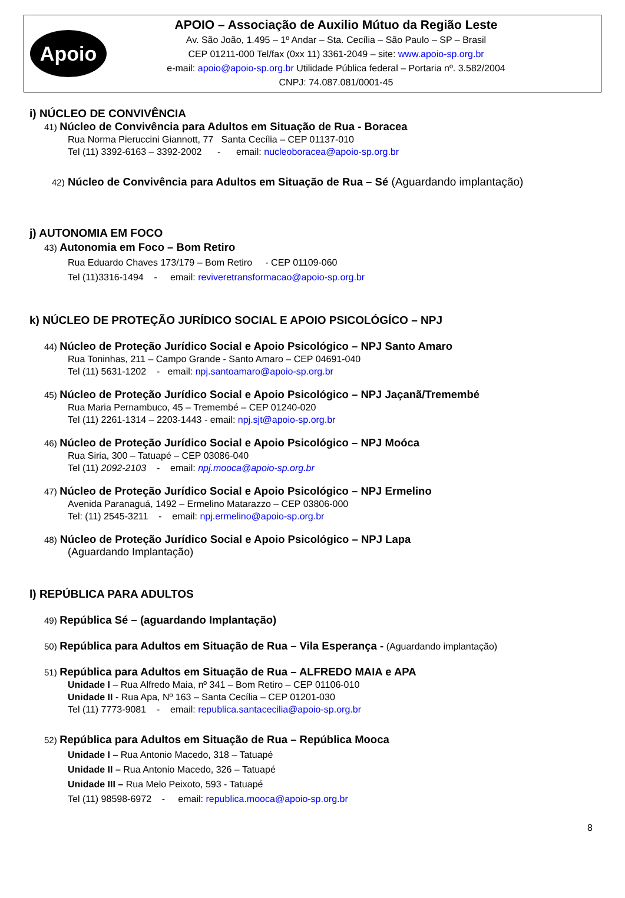Apoio
APOIO – Associação de Auxilio Mútuo da Região Leste
Av. São João, 1.495 – 1º Andar – Sta. Cecília – São Paulo – SP – Brasil
CEP 01211-000 Tel/fax (0xx 11) 3361-2049 – site: www.apoio-sp.org.br
e-mail: apoio@apoio-sp.org.br Utilidade Pública federal – Portaria nº. 3.582/2004
CNPJ: 74.087.081/0001-45
i) NÚCLEO DE CONVIVÊNCIA
41) Núcleo de Convivência para Adultos em Situação de Rua - Boracea
Rua Norma Pieruccini Giannott, 77 Santa Cecília – CEP 01137-010
Tel (11) 3392-6163 – 3392-2002 - email: nucleoboracea@apoio-sp.org.br
42) Núcleo de Convivência para Adultos em Situação de Rua – Sé (Aguardando implantação)
j) AUTONOMIA EM FOCO
43) Autonomia em Foco – Bom Retiro
Rua Eduardo Chaves 173/179 – Bom Retiro - CEP 01109-060
Tel (11)3316-1494 - email: reviveretransformacao@apoio-sp.org.br
k) NÚCLEO DE PROTEÇÃO JURÍDICO SOCIAL E APOIO PSICOLÓGÍCO – NPJ
44) Núcleo de Proteção Jurídico Social e Apoio Psicológico – NPJ Santo Amaro
Rua Toninhas, 211 – Campo Grande - Santo Amaro – CEP 04691-040
Tel (11) 5631-1202 - email: npj.santoamaro@apoio-sp.org.br
45) Núcleo de Proteção Jurídico Social e Apoio Psicológico – NPJ Jaçanã/Tremembé
Rua Maria Pernambuco, 45 – Tremembé – CEP 01240-020
Tel (11) 2261-1314 – 2203-1443 - email: npj.sjt@apoio-sp.org.br
46) Núcleo de Proteção Jurídico Social e Apoio Psicológico – NPJ Moóca
Rua Siria, 300 – Tatuapé – CEP 03086-040
Tel (11) 2092-2103 - email: npj.mooca@apoio-sp.org.br
47) Núcleo de Proteção Jurídico Social e Apoio Psicológico – NPJ Ermelino
Avenida Paranaguá, 1492 – Ermelino Matarazzo – CEP 03806-000
Tel: (11) 2545-3211 - email: npj.ermelino@apoio-sp.org.br
48) Núcleo de Proteção Jurídico Social e Apoio Psicológico – NPJ Lapa
(Aguardando Implantação)
l) REPÚBLICA PARA ADULTOS
49) República Sé – (aguardando Implantação)
50) República para Adultos em Situação de Rua – Vila Esperança - (Aguardando implantação)
51) República para Adultos em Situação de Rua – ALFREDO MAIA e APA
Unidade I – Rua Alfredo Maia, nº 341 – Bom Retiro – CEP 01106-010
Unidade II - Rua Apa, Nº 163 – Santa Cecília – CEP 01201-030
Tel (11) 7773-9081 - email: republica.santacecilia@apoio-sp.org.br
52) República para Adultos em Situação de Rua – República Mooca
Unidade I – Rua Antonio Macedo, 318 – Tatuapé
Unidade II – Rua Antonio Macedo, 326 – Tatuapé
Unidade III – Rua Melo Peixoto, 593 - Tatuapé
Tel (11) 98598-6972 - email: republica.mooca@apoio-sp.org.br
8